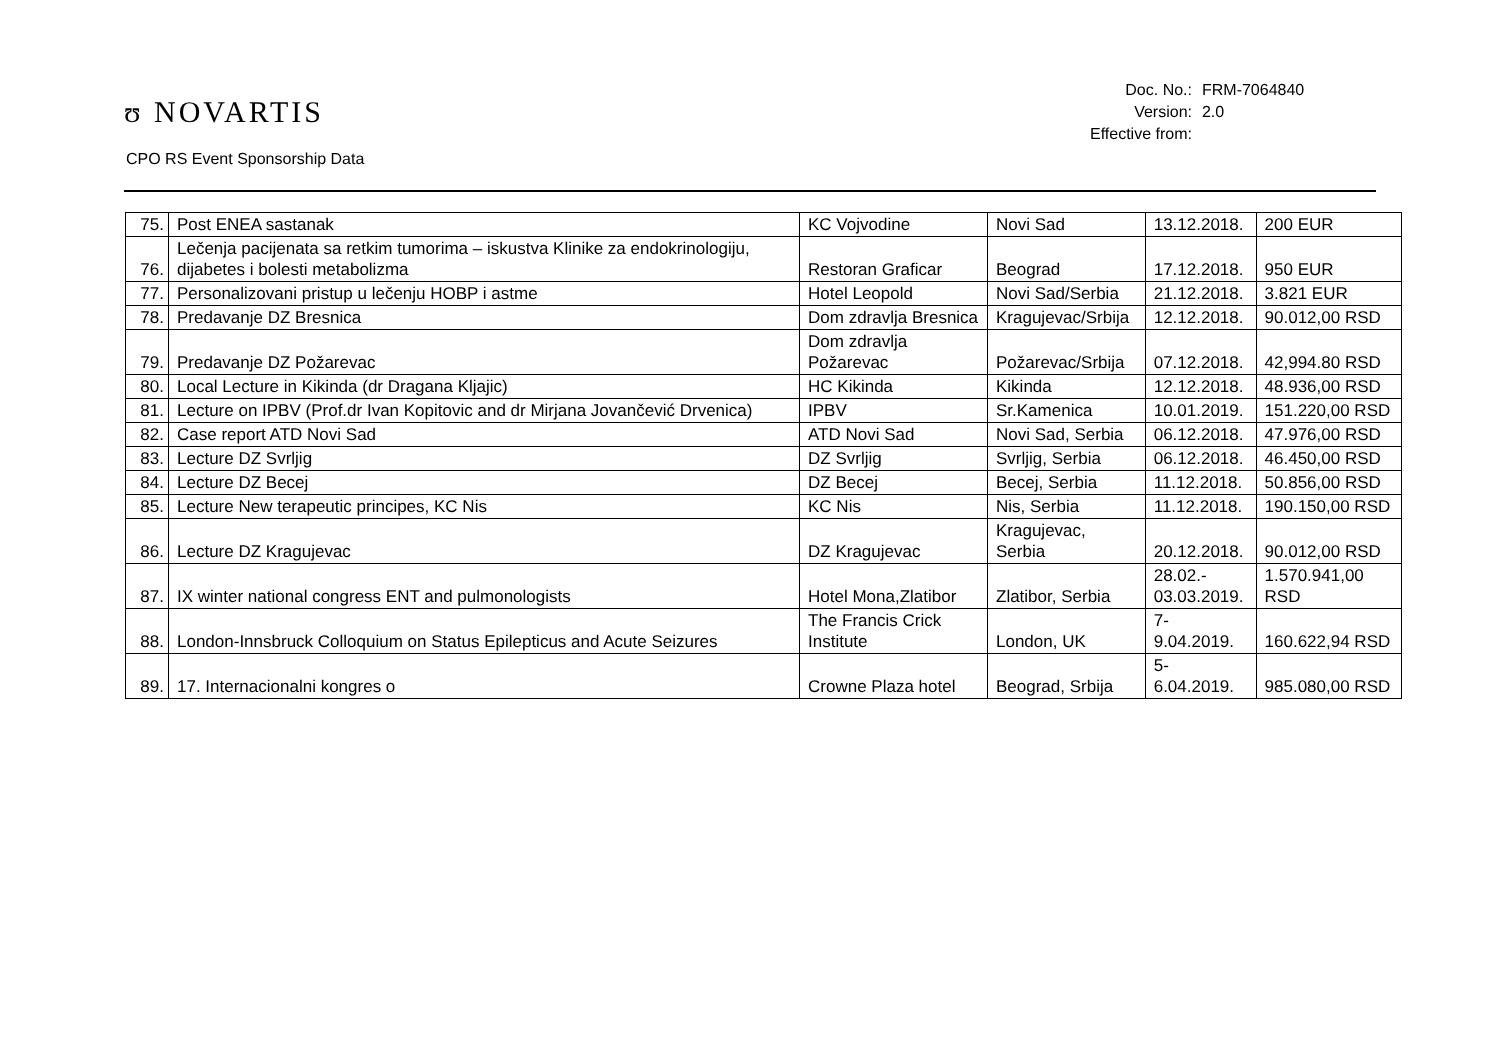ʊ NOVARTIS
CPO RS Event Sponsorship Data
| Doc. No.: | FRM-7064840 |
| Version: | 2.0 |
| Effective from: | |
| 75. | Post ENEA sastanak | KC Vojvodine | Novi Sad | 13.12.2018. | 200 EUR |
| 76. | Lečenja pacijenata sa retkim tumorima – iskustva Klinike za endokrinologiju, dijabetes i bolesti metabolizma | Restoran Graficar | Beograd | 17.12.2018. | 950 EUR |
| 77. | Personalizovani pristup u lečenju HOBP i astme | Hotel Leopold | Novi Sad/Serbia | 21.12.2018. | 3.821 EUR |
| 78. | Predavanje DZ Bresnica | Dom zdravlja Bresnica | Kragujevac/Srbija | 12.12.2018. | 90.012,00 RSD |
| 79. | Predavanje DZ Požarevac | Dom zdravlja Požarevac | Požarevac/Srbija | 07.12.2018. | 42,994.80 RSD |
| 80. | Local Lecture in Kikinda (dr Dragana Kljajic) | HC Kikinda | Kikinda | 12.12.2018. | 48.936,00 RSD |
| 81. | Lecture on IPBV (Prof.dr Ivan Kopitovic and dr Mirjana Jovančević Drvenica) | IPBV | Sr.Kamenica | 10.01.2019. | 151.220,00 RSD |
| 82. | Case report ATD Novi Sad | ATD Novi Sad | Novi Sad, Serbia | 06.12.2018. | 47.976,00 RSD |
| 83. | Lecture DZ Svrljig | DZ Svrljig | Svrljig, Serbia | 06.12.2018. | 46.450,00 RSD |
| 84. | Lecture DZ Becej | DZ Becej | Becej, Serbia | 11.12.2018. | 50.856,00 RSD |
| 85. | Lecture New terapeutic principes, KC Nis | KC Nis | Nis, Serbia | 11.12.2018. | 190.150,00 RSD |
| 86. | Lecture DZ Kragujevac | DZ Kragujevac | Kragujevac, Serbia | 20.12.2018. | 90.012,00 RSD |
| 87. | IX winter national congress ENT and pulmonologists | Hotel Mona,Zlatibor | Zlatibor, Serbia | 28.02.- 03.03.2019. | 1.570.941,00 RSD |
| 88. | London-Innsbruck Colloquium on Status Epilepticus and Acute Seizures | The Francis Crick Institute | London, UK | 7-9.04.2019. | 160.622,94 RSD |
| 89. | 17. Internacionalni kongres o | Crowne Plaza hotel | Beograd, Srbija | 5-6.04.2019. | 985.080,00 RSD |